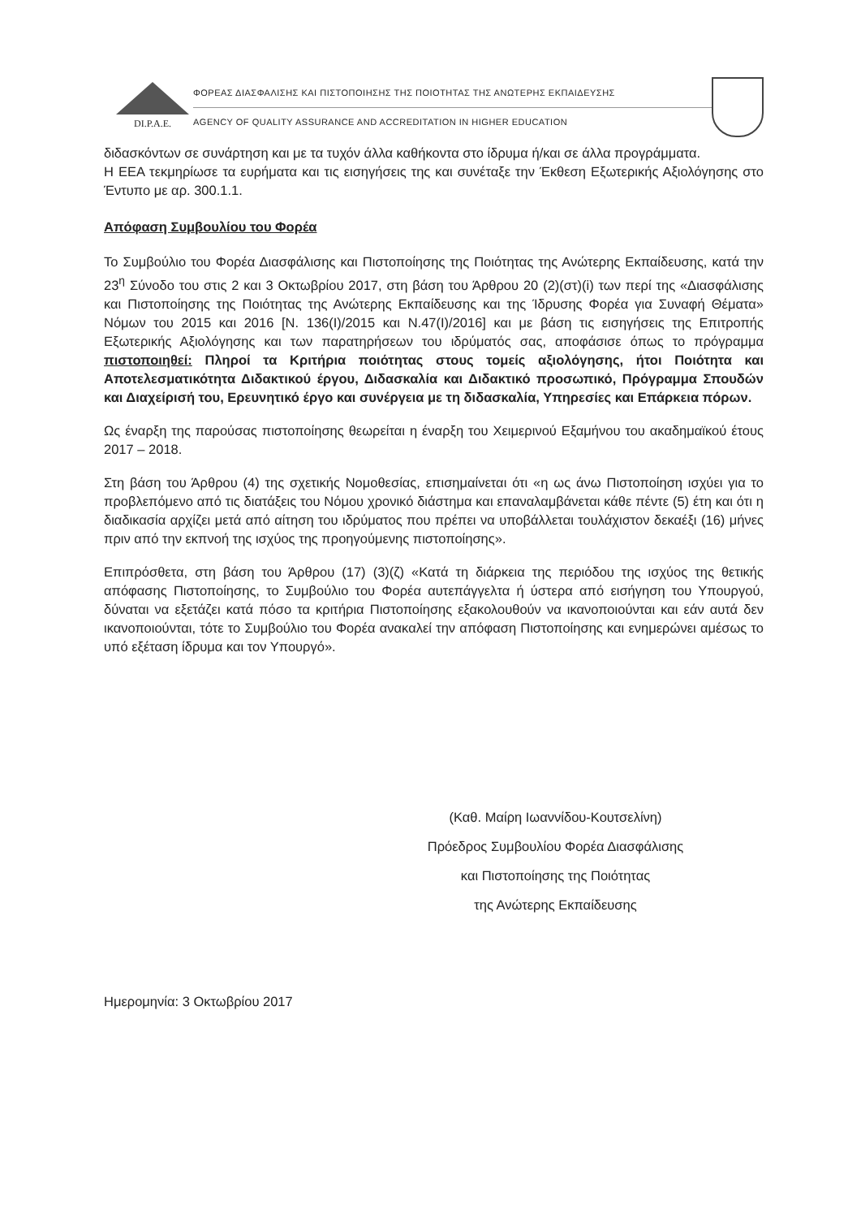DI.P.A.E.
ΦΟΡΕΑΣ ΔΙΑΣΦΑΛΙΣΗΣ ΚΑΙ ΠΙΣΤΟΠΟΙΗΣΗΣ ΤΗΣ ΠΟΙΟΤΗΤΑΣ ΤΗΣ ΑΝΩΤΕΡΗΣ ΕΚΠΑΙΔΕΥΣΗΣ
AGENCY OF QUALITY ASSURANCE AND ACCREDITATION IN HIGHER EDUCATION
διδασκόντων σε συνάρτηση και με τα τυχόν άλλα καθήκοντα στο ίδρυμα ή/και σε άλλα προγράμματα.
Η ΕΕΑ τεκμηρίωσε τα ευρήματα και τις εισηγήσεις της και συνέταξε την Έκθεση Εξωτερικής Αξιολόγησης στο Έντυπο με αρ. 300.1.1.
Απόφαση Συμβουλίου του Φορέα
Το Συμβούλιο του Φορέα Διασφάλισης και Πιστοποίησης της Ποιότητας της Ανώτερης Εκπαίδευσης, κατά την 23<sup>η</sup> Σύνοδο του στις 2 και 3 Οκτωβρίου 2017, στη βάση του Άρθρου 20 (2)(στ)(i) των περί της «Διασφάλισης και Πιστοποίησης της Ποιότητας της Ανώτερης Εκπαίδευσης και της Ίδρυσης Φορέα για Συναφή Θέματα» Νόμων του 2015 και 2016 [Ν. 136(Ι)/2015 και Ν.47(Ι)/2016] και με βάση τις εισηγήσεις της Επιτροπής Εξωτερικής Αξιολόγησης και των παρατηρήσεων του ιδρύματός σας, αποφάσισε όπως το πρόγραμμα πιστοποιηθεί: Πληροί τα Κριτήρια ποιότητας στους τομείς αξιολόγησης, ήτοι Ποιότητα και Αποτελεσματικότητα Διδακτικού έργου, Διδασκαλία και Διδακτικό προσωπικό, Πρόγραμμα Σπουδών και Διαχείρισή του, Ερευνητικό έργο και συνέργεια με τη διδασκαλία, Υπηρεσίες και Επάρκεια πόρων.
Ως έναρξη της παρούσας πιστοποίησης θεωρείται η έναρξη του Χειμερινού Εξαμήνου του ακαδημαϊκού έτους 2017 – 2018.
Στη βάση του Άρθρου (4) της σχετικής Νομοθεσίας, επισημαίνεται ότι «η ως άνω Πιστοποίηση ισχύει για το προβλεπόμενο από τις διατάξεις του Νόμου χρονικό διάστημα και επαναλαμβάνεται κάθε πέντε (5) έτη και ότι η διαδικασία αρχίζει μετά από αίτηση του ιδρύματος που πρέπει να υποβάλλεται τουλάχιστον δεκαέξι (16) μήνες πριν από την εκπνοή της ισχύος της προηγούμενης πιστοποίησης».
Επιπρόσθετα, στη βάση του Άρθρου (17) (3)(ζ) «Κατά τη διάρκεια της περιόδου της ισχύος της θετικής απόφασης Πιστοποίησης, το Συμβούλιο του Φορέα αυτεπάγγελτα ή ύστερα από εισήγηση του Υπουργού, δύναται να εξετάζει κατά πόσο τα κριτήρια Πιστοποίησης εξακολουθούν να ικανοποιούνται και εάν αυτά δεν ικανοποιούνται, τότε το Συμβούλιο του Φορέα ανακαλεί την απόφαση Πιστοποίησης και ενημερώνει αμέσως το υπό εξέταση ίδρυμα και τον Υπουργό».
(Καθ. Μαίρη Ιωαννίδου-Κουτσελίνη)
Πρόεδρος Συμβουλίου Φορέα Διασφάλισης
και Πιστοποίησης της Ποιότητας
της Ανώτερης Εκπαίδευσης
Ημερομηνία: 3 Οκτωβρίου 2017